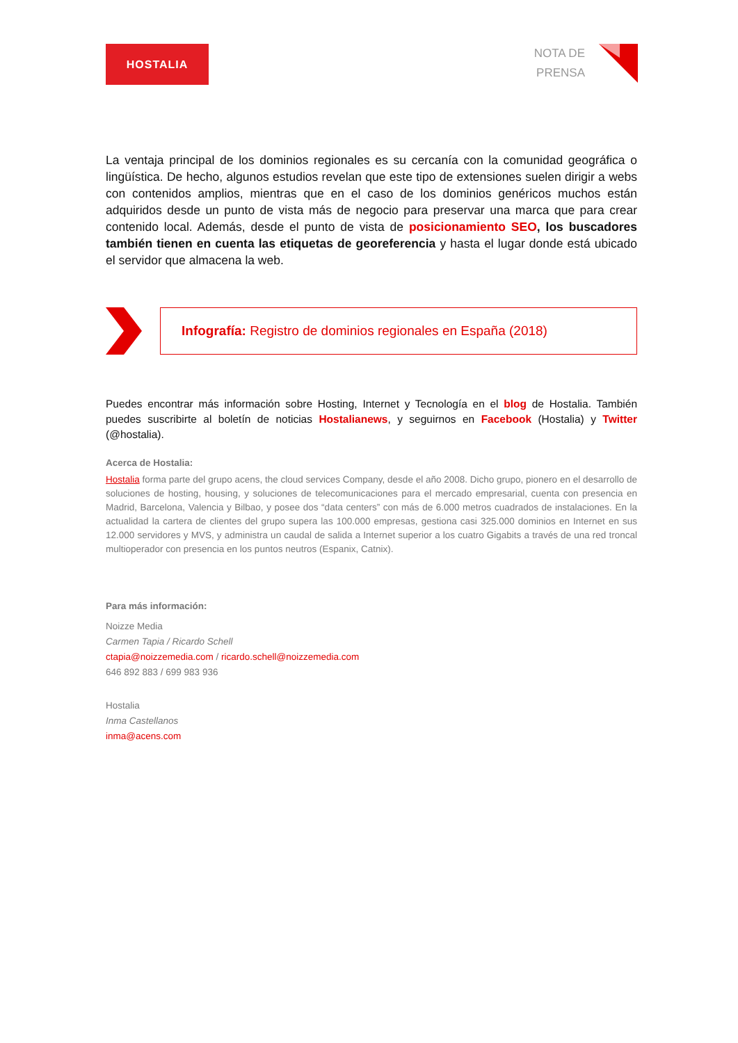HOSTALIA
NOTA DE
PRENSA
La ventaja principal de los dominios regionales es su cercanía con la comunidad geográfica o lingüística. De hecho, algunos estudios revelan que este tipo de extensiones suelen dirigir a webs con contenidos amplios, mientras que en el caso de los dominios genéricos muchos están adquiridos desde un punto de vista más de negocio para preservar una marca que para crear contenido local. Además, desde el punto de vista de posicionamiento SEO, los buscadores también tienen en cuenta las etiquetas de georeferencia y hasta el lugar donde está ubicado el servidor que almacena la web.
Infografía: Registro de dominios regionales en España (2018)
Puedes encontrar más información sobre Hosting, Internet y Tecnología en el blog de Hostalia. También puedes suscribirte al boletín de noticias Hostalianews, y seguirnos en Facebook (Hostalia) y Twitter (@hostalia).
Acerca de Hostalia:
Hostalia forma parte del grupo acens, the cloud services Company, desde el año 2008. Dicho grupo, pionero en el desarrollo de soluciones de hosting, housing, y soluciones de telecomunicaciones para el mercado empresarial, cuenta con presencia en Madrid, Barcelona, Valencia y Bilbao, y posee dos “data centers” con más de 6.000 metros cuadrados de instalaciones. En la actualidad la cartera de clientes del grupo supera las 100.000 empresas, gestiona casi 325.000 dominios en Internet en sus 12.000 servidores y MVS, y administra un caudal de salida a Internet superior a los cuatro Gigabits a través de una red troncal multioperador con presencia en los puntos neutros (Espanix, Catnix).
Para más información:
Noizze Media
Carmen Tapia / Ricardo Schell
ctapia@noizzemedia.com / ricardo.schell@noizzemedia.com
646 892 883 / 699 983 936
Hostalia
Inma Castellanos
inma@acens.com